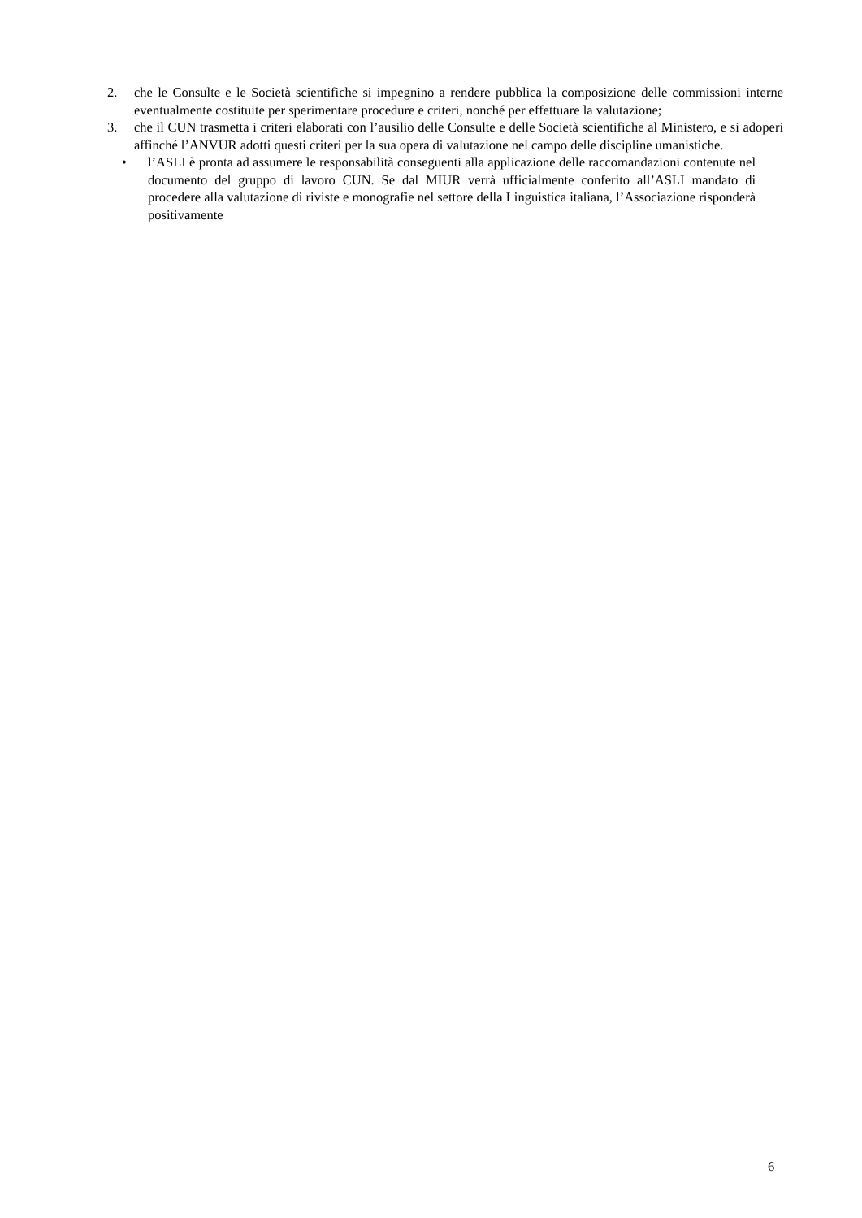2. che le Consulte e le Società scientifiche si impegnino a rendere pubblica la composizione delle commissioni interne eventualmente costituite per sperimentare procedure e criteri, nonché per effettuare la valutazione;
3. che il CUN trasmetta i criteri elaborati con l’ausilio delle Consulte e delle Società scientifiche al Ministero, e si adoperi affinché l’ANVUR adotti questi criteri per la sua opera di valutazione nel campo delle discipline umanistiche.
• l’ASLI è pronta ad assumere le responsabilità conseguenti alla applicazione delle raccomandazioni contenute nel documento del gruppo di lavoro CUN. Se dal MIUR verrà ufficialmente conferito all’ASLI mandato di procedere alla valutazione di riviste e monografie nel settore della Linguistica italiana, l’Associazione risponderà positivamente
6